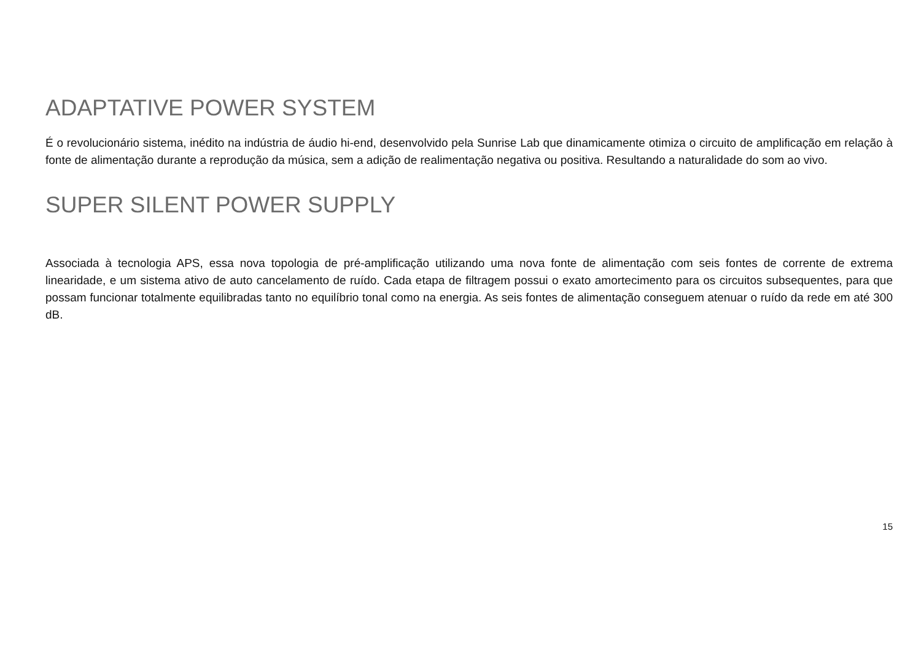ADAPTATIVE POWER SYSTEM
É o revolucionário sistema, inédito na indústria de áudio hi-end, desenvolvido pela Sunrise Lab que dinamicamente otimiza o circuito de amplificação em relação à fonte de alimentação durante a reprodução da música, sem a adição de realimentação negativa ou positiva. Resultando a naturalidade do som ao vivo.
SUPER SILENT POWER SUPPLY
Associada à tecnologia APS, essa nova topologia de pré-amplificação utilizando uma nova fonte de alimentação com seis fontes de corrente de extrema linearidade, e um sistema ativo de auto cancelamento de ruído. Cada etapa de filtragem possui o exato amortecimento para os circuitos subsequentes, para que possam funcionar totalmente equilibradas tanto no equilíbrio tonal como na energia. As seis fontes de alimentação conseguem atenuar o ruído da rede em até 300 dB.
15